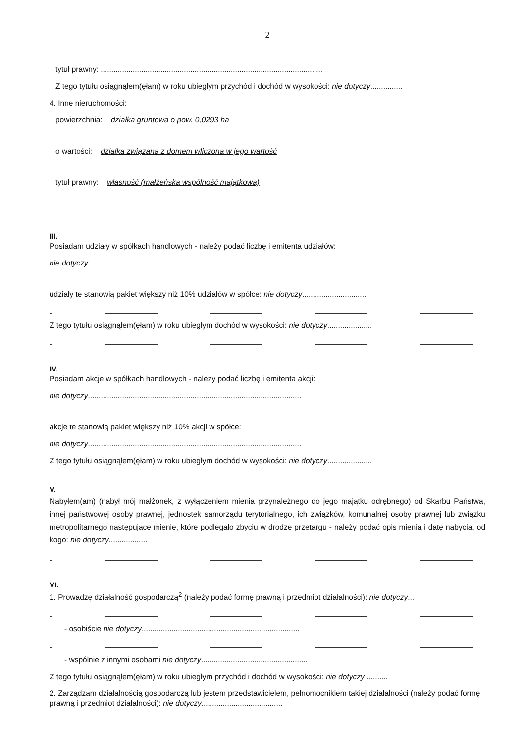2
tytuł prawny: ........................................................................................................
Z tego tytułu osiągnąłem(ęłam) w roku ubiegłym przychód i dochód w wysokości: nie dotyczy...............
4. Inne nieruchomości:
powierzchnia: działka gruntowa o pow. 0,0293 ha
o wartości: działka związana z domem wliczona w jego wartość
tytuł prawny: własność (małżeńska wspólność majątkowa)
III.
Posiadam udziały w spółkach handlowych - należy podać liczbę i emitenta udziałów:
nie dotyczy
udziały te stanowią pakiet większy niż 10% udziałów w spółce: nie dotyczy..............................
Z tego tytułu osiągnąłem(ęłam) w roku ubiegłym dochód w wysokości: nie dotyczy.....................
IV.
Posiadam akcje w spółkach handlowych - należy podać liczbę i emitenta akcji:
nie dotyczy....................................................................................................
akcje te stanowią pakiet większy niż 10% akcji w spółce:
nie dotyczy....................................................................................................
Z tego tytułu osiągnąłem(ęłam) w roku ubiegłym dochód w wysokości: nie dotyczy.....................
V.
Nabyłem(am) (nabył mój małżonek, z wyłączeniem mienia przynależnego do jego majątku odrębnego) od Skarbu Państwa, innej państwowej osoby prawnej, jednostek samorządu terytorialnego, ich związków, komunalnej osoby prawnej lub związku metropolitarnego następujące mienie, które podlegało zbyciu w drodze przetargu - należy podać opis mienia i datę nabycia, od kogo: nie dotyczy..................
VI.
1. Prowadzę działalność gospodarczą<sup>2</sup> (należy podać formę prawną i przedmiot działalności): nie dotyczy...
- osobiście nie dotyczy..........................................................................
- wspólnie z innymi osobami nie dotyczy..................................................
Z tego tytułu osiągnąłem(ęłam) w roku ubiegłym przychód i dochód w wysokości: nie dotyczy ..........
2. Zarządzam działalnością gospodarczą lub jestem przedstawicielem, pełnomocnikiem takiej działalności (należy podać formę prawną i przedmiot działalności): nie dotyczy......................................